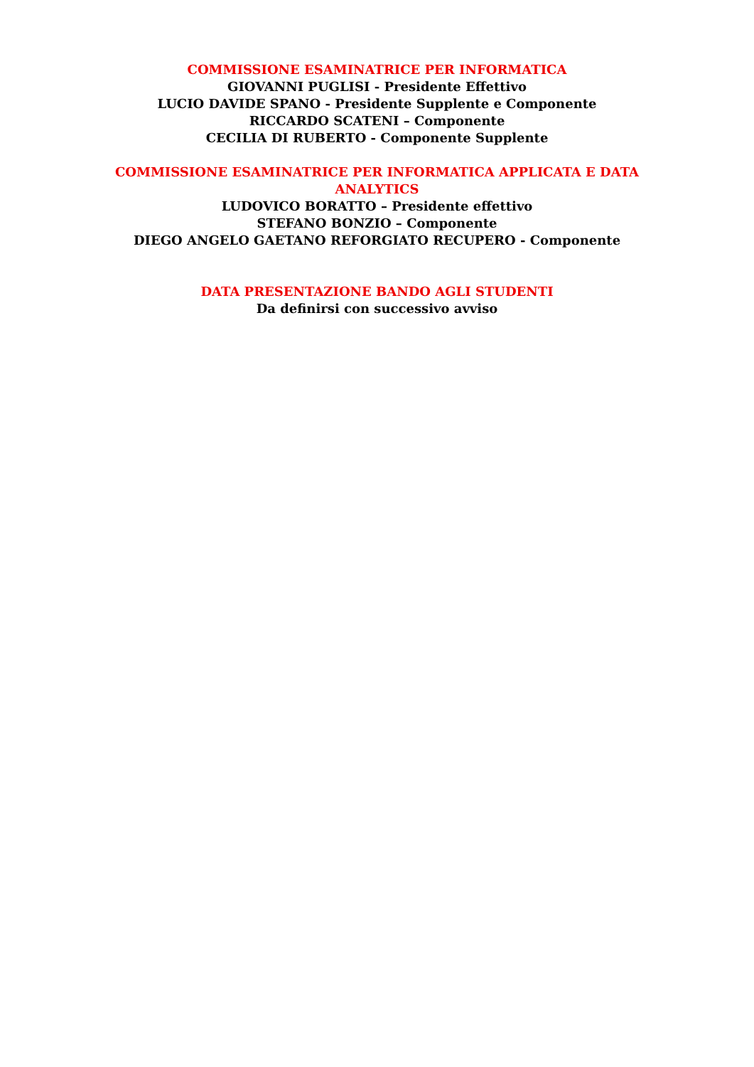COMMISSIONE ESAMINATRICE PER INFORMATICA
GIOVANNI PUGLISI - Presidente Effettivo
LUCIO DAVIDE SPANO - Presidente Supplente e Componente
RICCARDO SCATENI – Componente
CECILIA DI RUBERTO - Componente Supplente
COMMISSIONE ESAMINATRICE PER INFORMATICA APPLICATA E DATA ANALYTICS
LUDOVICO BORATTO – Presidente effettivo
STEFANO BONZIO – Componente
DIEGO ANGELO GAETANO REFORGIATO RECUPERO - Componente
DATA PRESENTAZIONE BANDO AGLI STUDENTI
Da definirsi con successivo avviso